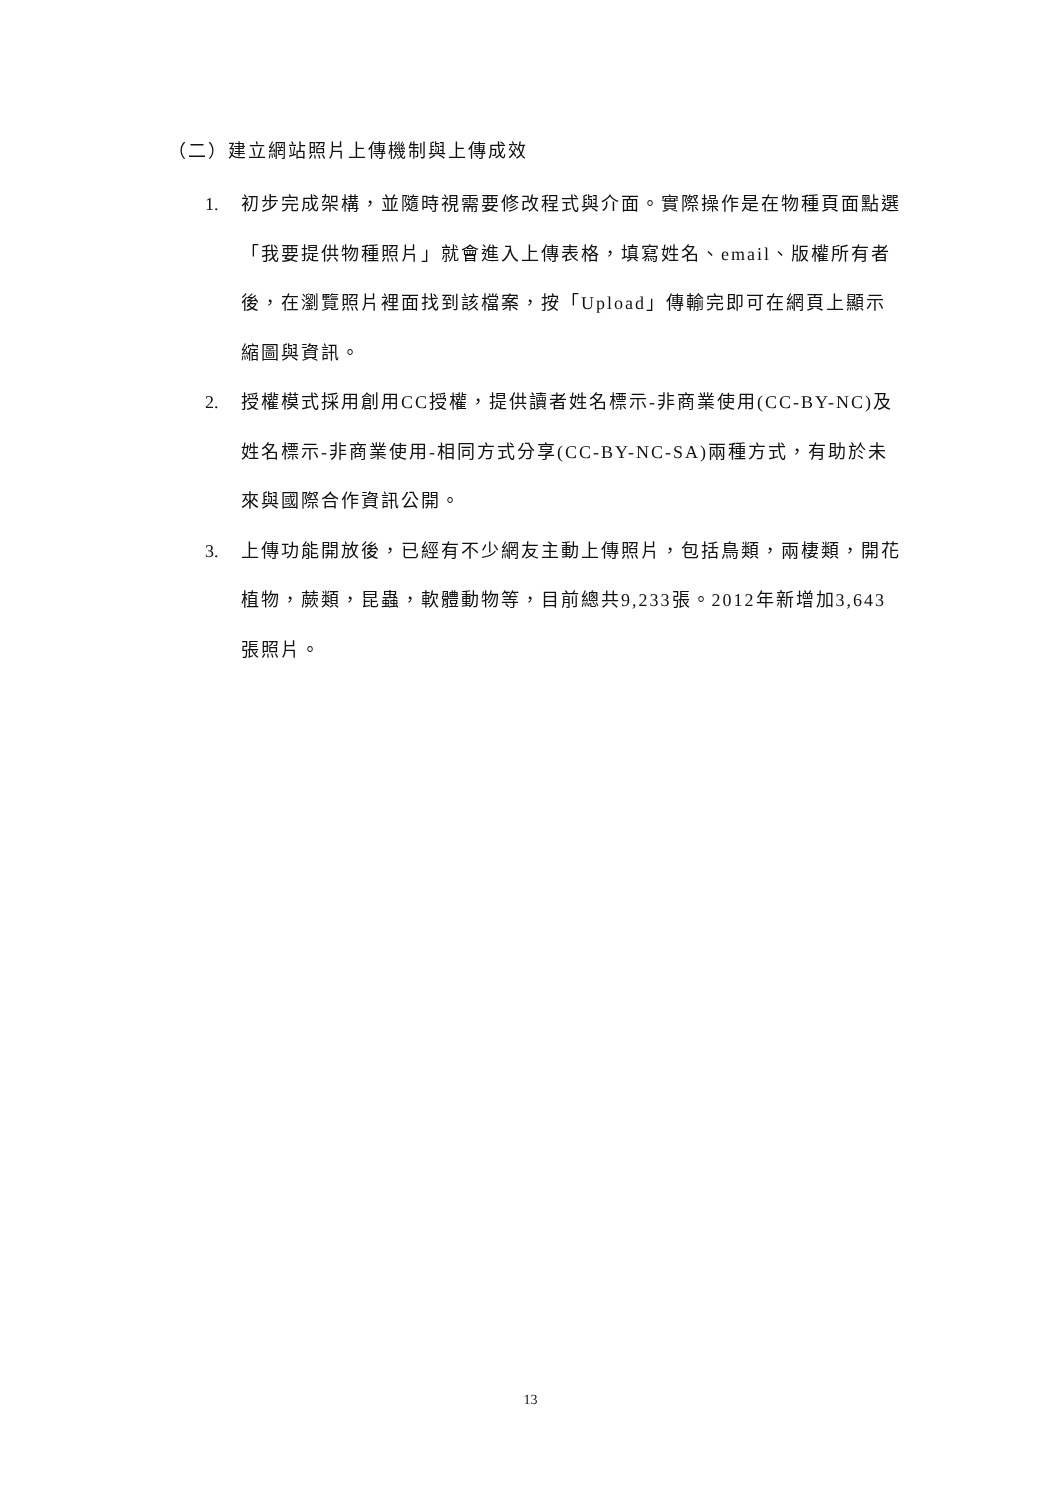（二）建立網站照片上傳機制與上傳成效
1. 初步完成架構，並隨時視需要修改程式與介面。實際操作是在物種頁面點選「我要提供物種照片」就會進入上傳表格，填寫姓名、email、版權所有者後，在瀏覽照片裡面找到該檔案，按「Upload」傳輸完即可在網頁上顯示縮圖與資訊。
2. 授權模式採用創用CC授權，提供讀者姓名標示-非商業使用(CC-BY-NC)及姓名標示-非商業使用-相同方式分享(CC-BY-NC-SA)兩種方式，有助於未來與國際合作資訊公開。
3. 上傳功能開放後，已經有不少網友主動上傳照片，包括鳥類，兩棲類，開花植物，蕨類，昆蟲，軟體動物等，目前總共9,233張。2012年新增加3,643張照片。
13